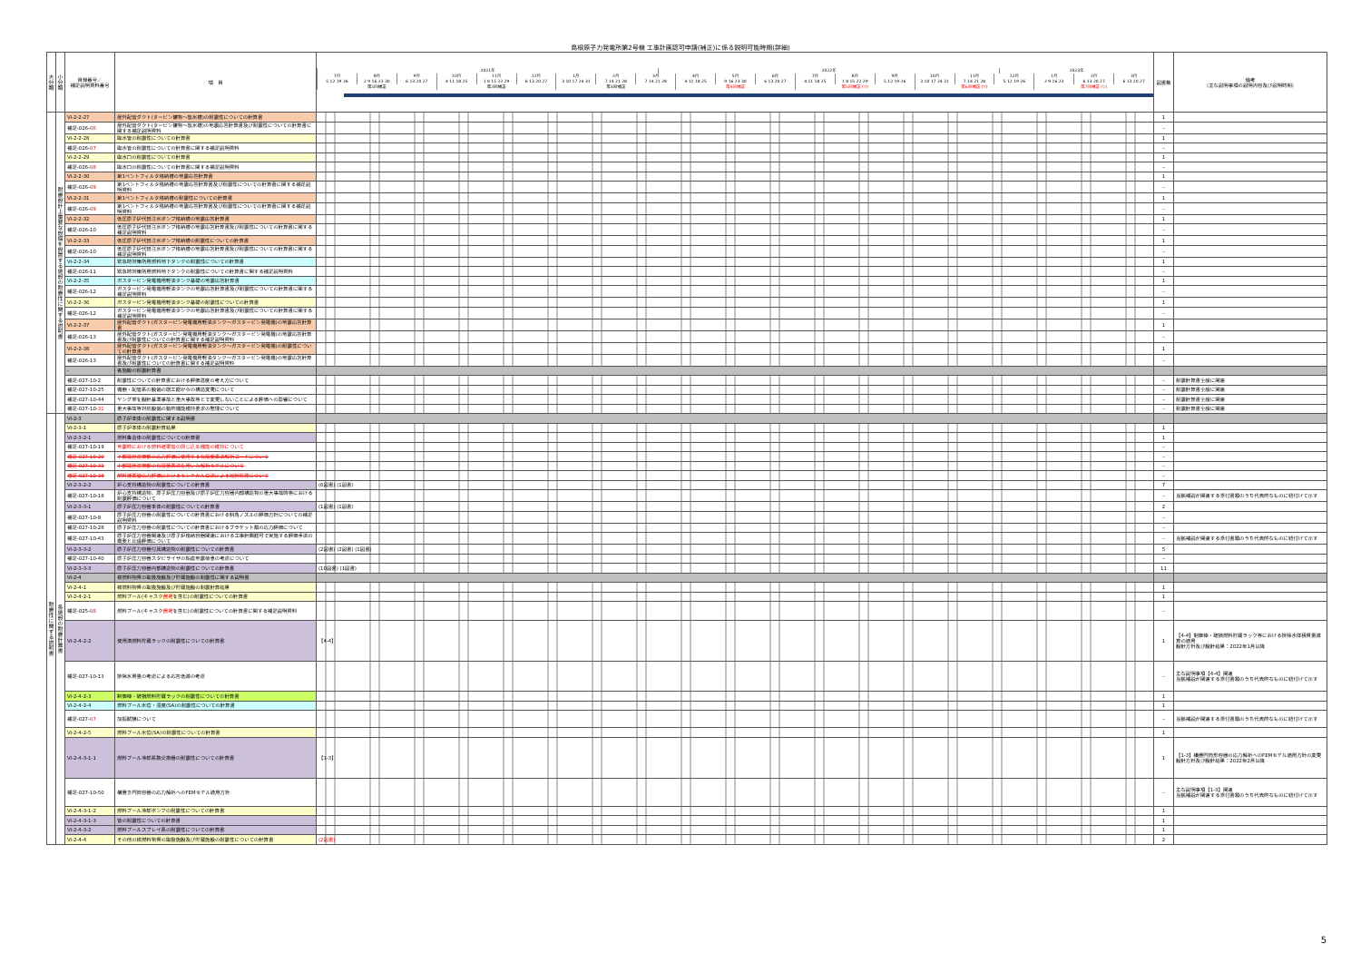島根原子力発電所第2号機 工事計画認可申請(補正)に係る説明可能時期(詳細)
| 大分類 | 小分類 | 目録番号／ 補足説明資料番号 | 項 目 | 2021年 2022年 2023年 7月 8月 9月 10月 11月 12月 1月 2月 3月 4月 5月 6月 7月 8月 9月 10月 11月 12月 1月 2月 3月 5 12 19 26 2 9 16 23 30 6 13 20 27 4 11 18 25 1 8 15 22 29 6 13 20 27 3 10 17 24 31 7 14 21 28 7 14 21 28 4 11 18 25 9 16 23 30 6 13 20 27 4 11 18 25 1 8 15 22 29 5 12 19 26 3 10 17 24 31 7 14 21 28 5 12 19 26 2 9 16 23 6 13 20 27 6 13 20 27 第1回補正 第2回補正 第3回補正 第4回補正 第5回補正 (▽) 第6回補正 (▽) 第7回補正 (▽) | 図書数 | 備考 （主な説明事項の説明内容及び説明時期） |
| --- | --- | --- | --- | --- | --- | --- |
| | 耐震設計上重要な設備を設置する施設の耐震性に関する説明書 | Ⅵ-2-2-27 | 屋外配管ダクト(タービン建物～放水槽)の耐震性についての計算書 | | 1 | |
| | | 補足-026- 06 | 屋外配管ダクト(タービン建物～放水槽)の地震応答計算書及び耐震性についての計算書に関する補足説明資料 | | – | |
| | | Ⅵ-2-2-28 | 取水管の耐震性についての計算書 | | 1 | |
| | | 補足-026- 07 | 取水管の耐震性についての計算書に関する補足説明資料 | | – | |
| | | Ⅵ-2-2-29 | 取水口の耐震性についての計算書 | | 1 | |
| | | 補足-026- 08 | 取水口の耐震性についての計算書に関する補足説明資料 | | – | |
| | | Ⅵ-2-2-30 | 第1ベントフィルタ格納槽の地震応答計算書 | | 1 | |
| | | 補足-026- 09 | 第1ベントフィルタ格納槽の地震応答計算書及び耐震性についての計算書に関する補足説明資料 | | – | |
| | | Ⅵ-2-2-31 | 第1ベントフィルタ格納槽の耐震性についての計算書 | | 1 | |
| | | 補足-026- 09 | 第1ベントフィルタ格納槽の地震応答計算書及び耐震性についての計算書に関する補足説明資料 | | – | |
| | | Ⅵ-2-2-32 | 低圧原子炉代替注水ポンプ格納槽の地震応答計算書 | | 1 | |
| | | 補足-026-10 | 低圧原子炉代替注水ポンプ格納槽の地震応答計算書及び耐震性についての計算書に関する補足説明資料 | | – | |
| | | Ⅵ-2-2-33 | 低圧原子炉代替注水ポンプ格納槽の耐震性についての計算書 | | 1 | |
| | | 補足-026-10 | 低圧原子炉代替注水ポンプ格納槽の地震応答計算書及び耐震性についての計算書に関する補足説明資料 | | – | |
| | | Ⅵ-2-2-34 | 緊急時対策所用燃料地下タンクの耐震性についての計算書 | | 1 | |
| | | 補足-026-11 | 緊急時対策所用燃料地下タンクの耐震性についての計算書に関する補足説明資料 | | – | |
| | | Ⅵ-2-2-35 | ガスタービン発電機用軽油タンク基礎の地震応答計算書 | | 1 | |
| | | 補足-026-12 | ガスタービン発電機用軽油タンクの地震応答計算書及び耐震性についての計算書に関する補足説明資料 | | – | |
| | | Ⅵ-2-2-36 | ガスタービン発電機用軽油タンク基礎の耐震性についての計算書 | | 1 | |
| | | 補足-026-12 | ガスタービン発電機用軽油タンクの地震応答計算書及び耐震性についての計算書に関する補足説明資料 | | – | |
| | | Ⅵ-2-2-37 | 屋外配管ダクト(ガスタービン発電機用軽油タンク～ガスタービン発電機)の地震応答計算書 | | 1 | |
| | | 補足-026-13 | 屋外配管ダクト(ガスタービン発電機用軽油タンク～ガスタービン発電機)の地震応答計算書及び耐震性についての計算書に関する補足説明資料 | | – | |
| | | Ⅵ-2-2-38 | 屋外配管ダクト(ガスタービン発電機用軽油タンク～ガスタービン発電機)の耐震性についての計算書 | | 1 | |
| | | 補足-026-13 | 屋外配管ダクト(ガスタービン発電機用軽油タンク～ガスタービン発電機)の地震応答計算書及び耐震性についての計算書に関する補足説明資料 | | – | |
| | | - | 各施設の耐震計算書 | | | |
| | | 補足-027-10-2 | 耐震性についての計算書における評価温度の考え方について | | – | 耐震計算書全般に関連 |
| | | 補足-027-10-25 | 機器・配管系の設備の既工認からの構造変更について | | – | 耐震計算書全般に関連 |
| | | 補足-027-10-44 | ヤング率を設計基準事故と重大事故等とで変更しないことによる評価への影響について | | – | 耐震計算書全般に関連 |
| | | 補足-027-10- 31 | 重大事故等対処設備の動的機能維持要求の整理について | | – | 耐震計算書全般に関連 |
| 耐震性に関する説明書 | 各施設の耐震計算書 | Ⅵ-2-3 | 原子炉本体の耐震性に関する説明書 | | | |
| | | Ⅵ-2-3-1 | 原子炉本体の耐震計算結果 | | 1 | |
| | | Ⅵ-2-3-2-1 | 燃料集合体の耐震性についての計算書 | | 1 | |
| | | 補足-027-10-19 | 地震時における燃料被覆管の閉じ込め機能の維持について | | – | |
| | | 補足-027-10-20 | 下部端栓溶接部の応力評価に使用する有限要素法解析コードについて | | – | |
| | | 補足-027-10-33 | 下部端栓溶接部の有限要素法を用いた解析モデルについて | | – | |
| | | 補足-027-10-38 | 燃料被覆管応力評価におけるモンテカルロ法による統計処理について | | – | |
| | | Ⅵ-2-3-2-2 | 炉心支持構造物の耐震性についての計算書 | (6図書) (1図書) | 7 | |
| | | 補足-027-10-18 | 炉心支持構造物、原子炉圧力容器及び原子炉圧力容器内部構造物の重大事故時等における耐震評価について | | – | 当該補説が関連する添付書類のうち代表的なものに紐付けて示す |
| | | Ⅵ-2-3-3-1 | 原子炉圧力容器本体の耐震性についての計算書 | (1図書) (1図書) | 2 | |
| | | 補足-027-10-8 | 原子炉圧力容器の耐震性についての計算書における斜角ノズルの評価方針についての補足説明資料 | | – | |
| | | 補足-027-10-28 | 原子炉圧力容器の耐震性についての計算書におけるブラケット類の応力評価について | | – | |
| | | 補足-027-10-43 | 原子炉圧力容器関連及び原子炉格納容器関連における工事計画認可で実施する評価手法の概要と比借評価について | | – | 当該補説が関連する添付書類のうち代表的なものに紐付けて示す |
| | | Ⅵ-2-3-3-2 | 原子炉圧力容器付属構造物の耐震性についての計算書 | (2図書) (2図書) (1図書) | 5 | |
| | | 補足-027-10-40 | 原子炉圧力容器スタビライザの鉛直地震荷重の考慮について | | – | |
| | | Ⅵ-2-3-3-3 | 原子炉圧力容器内部構造物の耐震性についての計算書 | (10図書) (1図書) | 11 | |
| | | Ⅵ-2-4 | 核燃料物質の取扱施設及び貯蔵施設の耐震性に関する説明書 | | | |
| | | Ⅵ-2-4-1 | 核燃料物質の取扱施設及び貯蔵施設の耐震計算結果 | | 1 | |
| | | Ⅵ-2-4-2-1 | 燃料プール(キャスク 置場 を含む)の耐震性についての計算書 | | 1 | |
| | | 補足-025- 08 | 燃料プール(キャスク 置場 を含む)の耐震性についての計算書に関する補足説明資料 | | – | |
| | | Ⅵ-2-4-2-2 | 使用済燃料貯蔵ラックの耐震性についての計算書 | 【4-4】 | 1 | 【4-4】制御棒・破損燃料貯蔵ラック等における排除水体積質量減算の適用 設計方針及び設計結果：2022年1月以降 |
| | | 補足-027-10-13 | 排除水質量の考慮による応答低減の考慮 | | – | 主な説明事項【4-4】関連 当該補説が関連する添付書類のうち代表的なものに紐付けて示す |
| | | Ⅵ-2-4-2-3 | 制御棒・破損燃料貯蔵ラックの耐震性についての計算書 | | 1 | |
| | | Ⅵ-2-4-2-4 | 燃料プール水位・温度(SA)の耐震性についての計算書 | | 1 | |
| | | 補足-027- 07 | 加振試験について | | – | 当該補説が関連する添付書類のうち代表的なものに紐付けて示す |
| | | Ⅵ-2-4-2-5 | 燃料プール水位(SA)の耐震性についての計算書 | | 1 | |
| | | Ⅵ-2-4-3-1-1 | 燃料プール冷却系熱交換器の耐震性についての計算書 | 【1-3】 | 1 | 【1-3】横置円筒形容器の応力解析へのFEMモデル適用方針の変更 設計方針及び設計結果：2022年2月以降 |
| | | 補足-027-10-50 | 横置き円筒容器の応力解析へのFEMモデル適用方針 | | – | 主な説明事項【1-3】関連 当該補説が関連する添付書類のうち代表的なものに紐付けて示す |
| | | Ⅵ-2-4-3-1-2 | 燃料プール冷却ポンプの耐震性についての計算書 | | 1 | |
| | | Ⅵ-2-4-3-1-3 | 管の耐震性についての計算書 | | 1 | |
| | | Ⅵ-2-4-3-2 | 燃料プールスプレイ系の耐震性についての計算書 | | 1 | |
| | | Ⅵ-2-4-4 | その他の核燃料物質の取扱施設及び貯蔵施設の耐震性についての計算書 | (2図書) | 2 | |
5